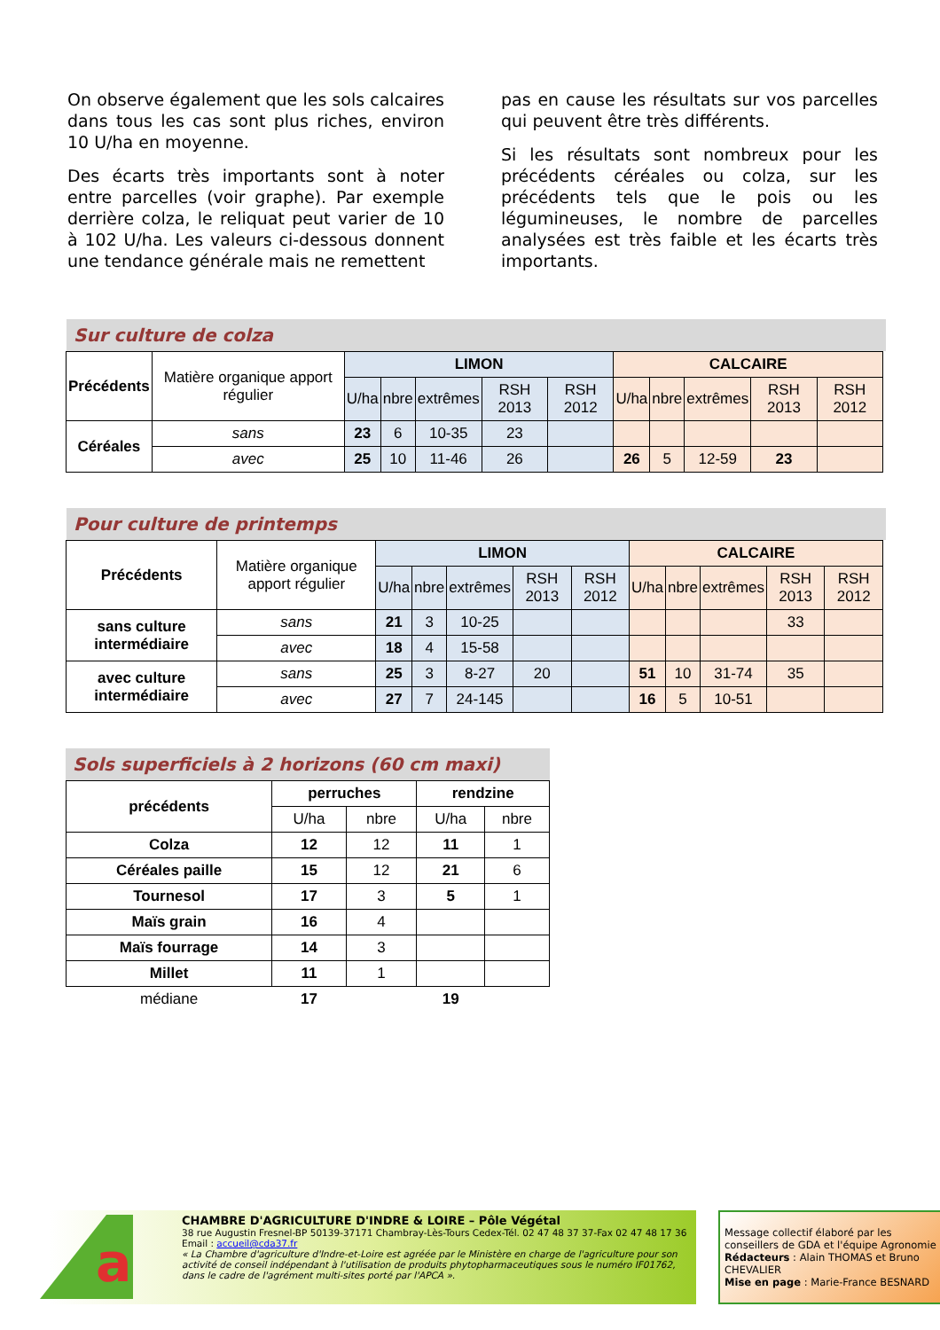On observe également que les sols calcaires dans tous les cas sont plus riches, environ 10 U/ha en moyenne.
Des écarts très importants sont à noter entre parcelles (voir graphe). Par exemple derrière colza, le reliquat peut varier de 10 à 102 U/ha. Les valeurs ci-dessous donnent une tendance générale mais ne remettent
pas en cause les résultats sur vos parcelles qui peuvent être très différents.
Si les résultats sont nombreux pour les précédents céréales ou colza, sur les précédents tels que le pois ou les légumineuses, le nombre de parcelles analysées est très faible et les écarts très importants.
Sur culture de colza
| Précédents | Matière organique apport régulier | LIMON | | | | | CALCAIRE | | | | |
| | | U/ha | nbre | extrêmes | RSH 2013 | RSH 2012 | U/ha | nbre | extrêmes | RSH 2013 | RSH 2012 |
| Céréales | sans | 23 | 6 | 10-35 | 23 | | | | | | |
| | avec | 25 | 10 | 11-46 | 26 | | 26 | 5 | 12-59 | 23 | |
Pour culture de printemps
| Précédents | Matière organique apport régulier | LIMON | | | | | CALCAIRE | | | | |
| | | U/ha | nbre | extrêmes | RSH 2013 | RSH 2012 | U/ha | nbre | extrêmes | RSH 2013 | RSH 2012 |
| sans culture intermédiaire | sans | 21 | 3 | 10-25 | | | | | | 33 | |
| | avec | 18 | 4 | 15-58 | | | | | | | |
| avec culture intermédiaire | sans | 25 | 3 | 8-27 | 20 | | 51 | 10 | 31-74 | 35 | |
| | avec | 27 | 7 | 24-145 | | | 16 | 5 | 10-51 | | |
Sols superficiels à 2 horizons (60 cm maxi)
| précédents | perruches | | rendzine | |
| --- | --- | --- | --- | --- |
| | U/ha | nbre | U/ha | nbre |
| Colza | 12 | 12 | 11 | 1 |
| Céréales paille | 15 | 12 | 21 | 6 |
| Tournesol | 17 | 3 | 5 | 1 |
| Maïs grain | 16 | 4 | | |
| Maïs fourrage | 14 | 3 | | |
| Millet | 11 | 1 | | |
| médiane | 17 | | 19 | |
a
CHAMBRE D'AGRICULTURE D'INDRE & LOIRE – Pôle Végétal
38 rue Augustin Fresnel-BP 50139-37171 Chambray-Lès-Tours Cedex-Tél. 02 47 48 37 37-Fax 02 47 48 17 36
Email : accueil@cda37.fr
« La Chambre d'agriculture d'Indre-et-Loire est agréée par le Ministère en charge de l'agriculture pour son activité de conseil indépendant à l'utilisation de produits phytopharmaceutiques sous le numéro IF01762, dans le cadre de l'agrément multi-sites porté par l'APCA ».
Message collectif élaboré par les conseillers de GDA et l'équipe Agronomie
Rédacteurs : Alain THOMAS et Bruno CHEVALIER
Mise en page : Marie-France BESNARD